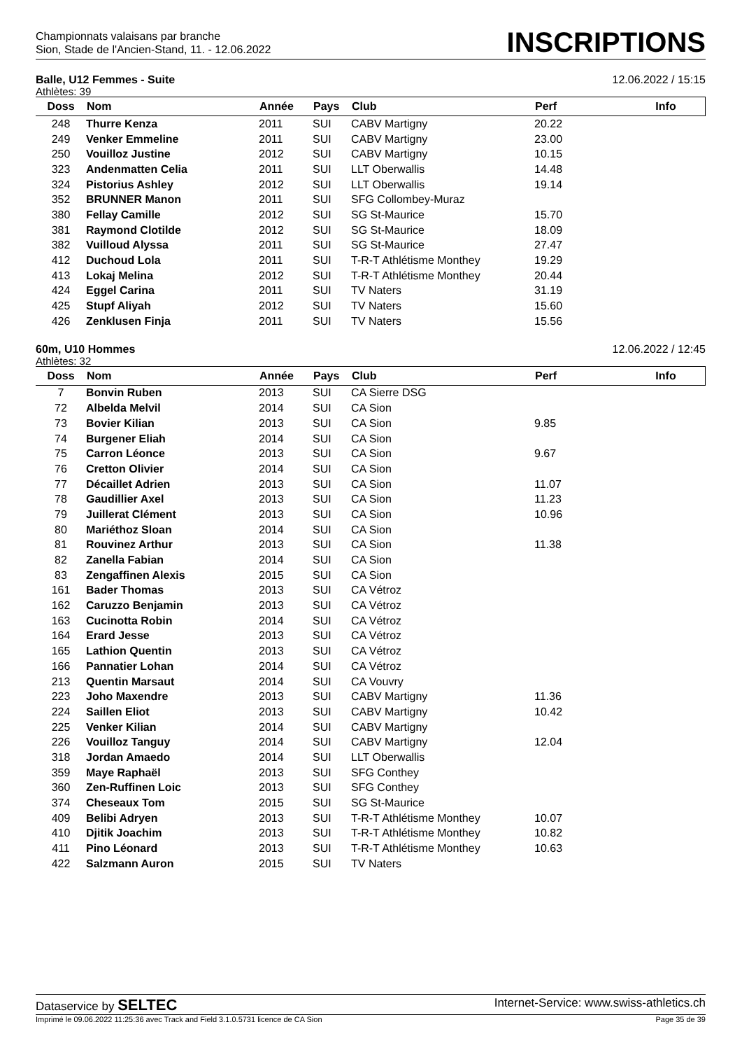Championnats valaisans par branche
Sion, Stade de l'Ancien-Stand, 11. - 12.06.2022
INSCRIPTIONS
Balle, U12 Femmes - Suite 12.06.2022 / 15:15
Athlètes: 39
| Doss | Nom | Année | Pays | Club | Perf | Info |
| --- | --- | --- | --- | --- | --- | --- |
| 248 | Thurre Kenza | 2011 | SUI | CABV Martigny | 20.22 | |
| 249 | Venker Emmeline | 2011 | SUI | CABV Martigny | 23.00 | |
| 250 | Vouilloz Justine | 2012 | SUI | CABV Martigny | 10.15 | |
| 323 | Andenmatten Celia | 2011 | SUI | LLT Oberwallis | 14.48 | |
| 324 | Pistorius Ashley | 2012 | SUI | LLT Oberwallis | 19.14 | |
| 352 | BRUNNER Manon | 2011 | SUI | SFG Collombey-Muraz | | |
| 380 | Fellay Camille | 2012 | SUI | SG St-Maurice | 15.70 | |
| 381 | Raymond Clotilde | 2012 | SUI | SG St-Maurice | 18.09 | |
| 382 | Vuilloud Alyssa | 2011 | SUI | SG St-Maurice | 27.47 | |
| 412 | Duchoud Lola | 2011 | SUI | T-R-T Athlétisme Monthey | 19.29 | |
| 413 | Lokaj Melina | 2012 | SUI | T-R-T Athlétisme Monthey | 20.44 | |
| 424 | Eggel Carina | 2011 | SUI | TV Naters | 31.19 | |
| 425 | Stupf Aliyah | 2012 | SUI | TV Naters | 15.60 | |
| 426 | Zenklusen Finja | 2011 | SUI | TV Naters | 15.56 | |
60m, U10 Hommes 12.06.2022 / 12:45
Athlètes: 32
| Doss | Nom | Année | Pays | Club | Perf | Info |
| --- | --- | --- | --- | --- | --- | --- |
| 7 | Bonvin Ruben | 2013 | SUI | CA Sierre DSG | | |
| 72 | Albelda Melvil | 2014 | SUI | CA Sion | | |
| 73 | Bovier Kilian | 2013 | SUI | CA Sion | 9.85 | |
| 74 | Burgener Eliah | 2014 | SUI | CA Sion | | |
| 75 | Carron Léonce | 2013 | SUI | CA Sion | 9.67 | |
| 76 | Cretton Olivier | 2014 | SUI | CA Sion | | |
| 77 | Décaillet Adrien | 2013 | SUI | CA Sion | 11.07 | |
| 78 | Gaudillier Axel | 2013 | SUI | CA Sion | 11.23 | |
| 79 | Juillerat Clément | 2013 | SUI | CA Sion | 10.96 | |
| 80 | Mariéthoz Sloan | 2014 | SUI | CA Sion | | |
| 81 | Rouvinez Arthur | 2013 | SUI | CA Sion | 11.38 | |
| 82 | Zanella Fabian | 2014 | SUI | CA Sion | | |
| 83 | Zengaffinen Alexis | 2015 | SUI | CA Sion | | |
| 161 | Bader Thomas | 2013 | SUI | CA Vétroz | | |
| 162 | Caruzzo Benjamin | 2013 | SUI | CA Vétroz | | |
| 163 | Cucinotta Robin | 2014 | SUI | CA Vétroz | | |
| 164 | Erard Jesse | 2013 | SUI | CA Vétroz | | |
| 165 | Lathion Quentin | 2013 | SUI | CA Vétroz | | |
| 166 | Pannatier Lohan | 2014 | SUI | CA Vétroz | | |
| 213 | Quentin Marsaut | 2014 | SUI | CA Vouvry | | |
| 223 | Joho Maxendre | 2013 | SUI | CABV Martigny | 11.36 | |
| 224 | Saillen Eliot | 2013 | SUI | CABV Martigny | 10.42 | |
| 225 | Venker Kilian | 2014 | SUI | CABV Martigny | | |
| 226 | Vouilloz Tanguy | 2014 | SUI | CABV Martigny | 12.04 | |
| 318 | Jordan Amaedo | 2014 | SUI | LLT Oberwallis | | |
| 359 | Maye Raphaël | 2013 | SUI | SFG Conthey | | |
| 360 | Zen-Ruffinen Loic | 2013 | SUI | SFG Conthey | | |
| 374 | Cheseaux Tom | 2015 | SUI | SG St-Maurice | | |
| 409 | Belibi Adryen | 2013 | SUI | T-R-T Athlétisme Monthey | 10.07 | |
| 410 | Djitik Joachim | 2013 | SUI | T-R-T Athlétisme Monthey | 10.82 | |
| 411 | Pino Léonard | 2013 | SUI | T-R-T Athlétisme Monthey | 10.63 | |
| 422 | Salzmann Auron | 2015 | SUI | TV Naters | | |
Dataservice by SELTEC Internet-Service: www.swiss-athletics.ch
Imprimé le 09.06.2022 11:25:36 avec Track and Field 3.1.0.5731 licence de CA Sion Page 35 de 39